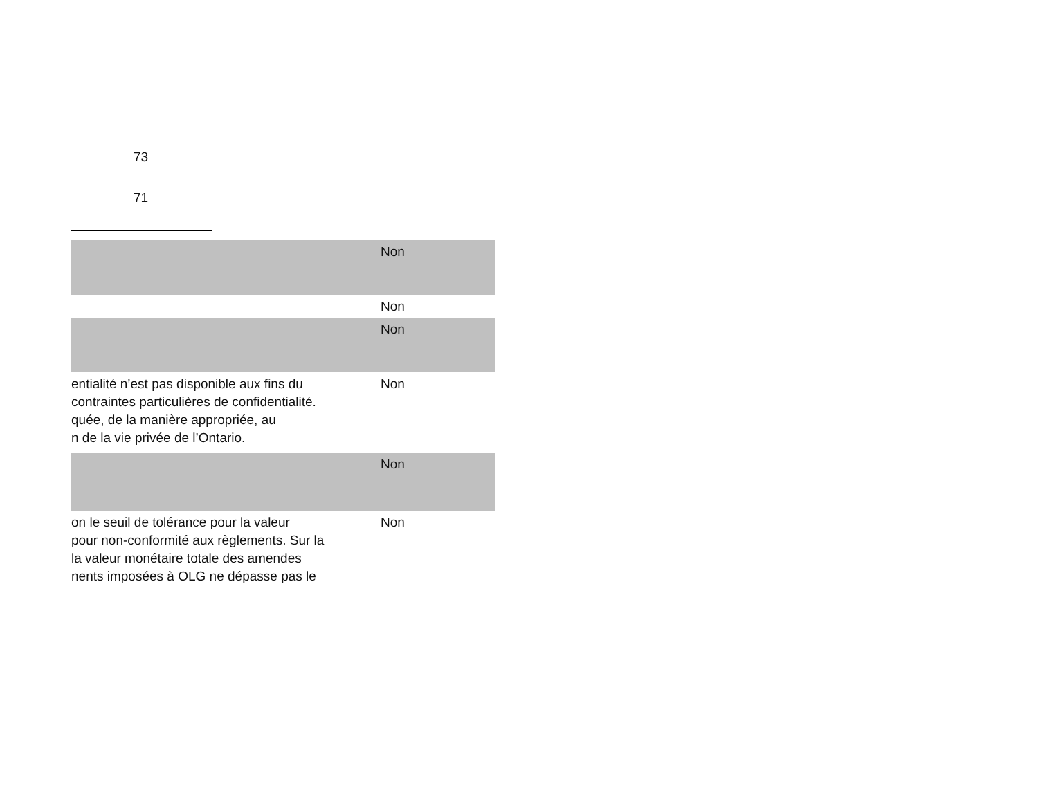73
71
| | Non |
| | Non |
| | Non |
| entialité n’est pas disponible aux fins du contraintes particulières de confidentialité. quée, de la manière appropriée, au n de la vie privée de l’Ontario. | Non |
| | Non |
| on le seuil de tolérance pour la valeur pour non-conformité aux règlements. Sur la la valeur monétaire totale des amendes nents imposées à OLG ne dépasse pas le | Non |